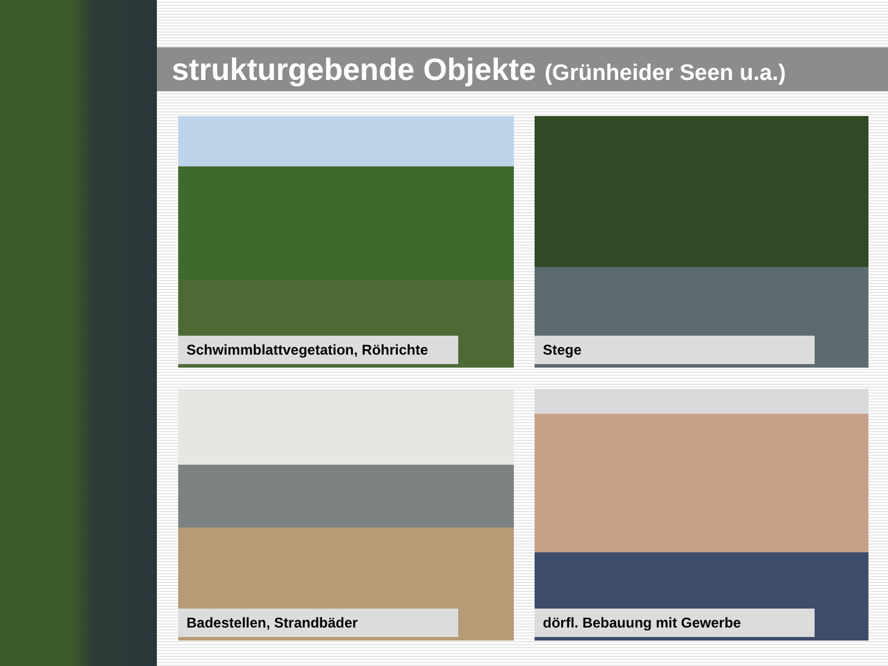strukturgebende Objekte (Grünheider Seen u.a.)
Schwimmblattvegetation, Röhrichte
Stege
Badestellen, Strandbäder
dörfl. Bebauung mit Gewerbe